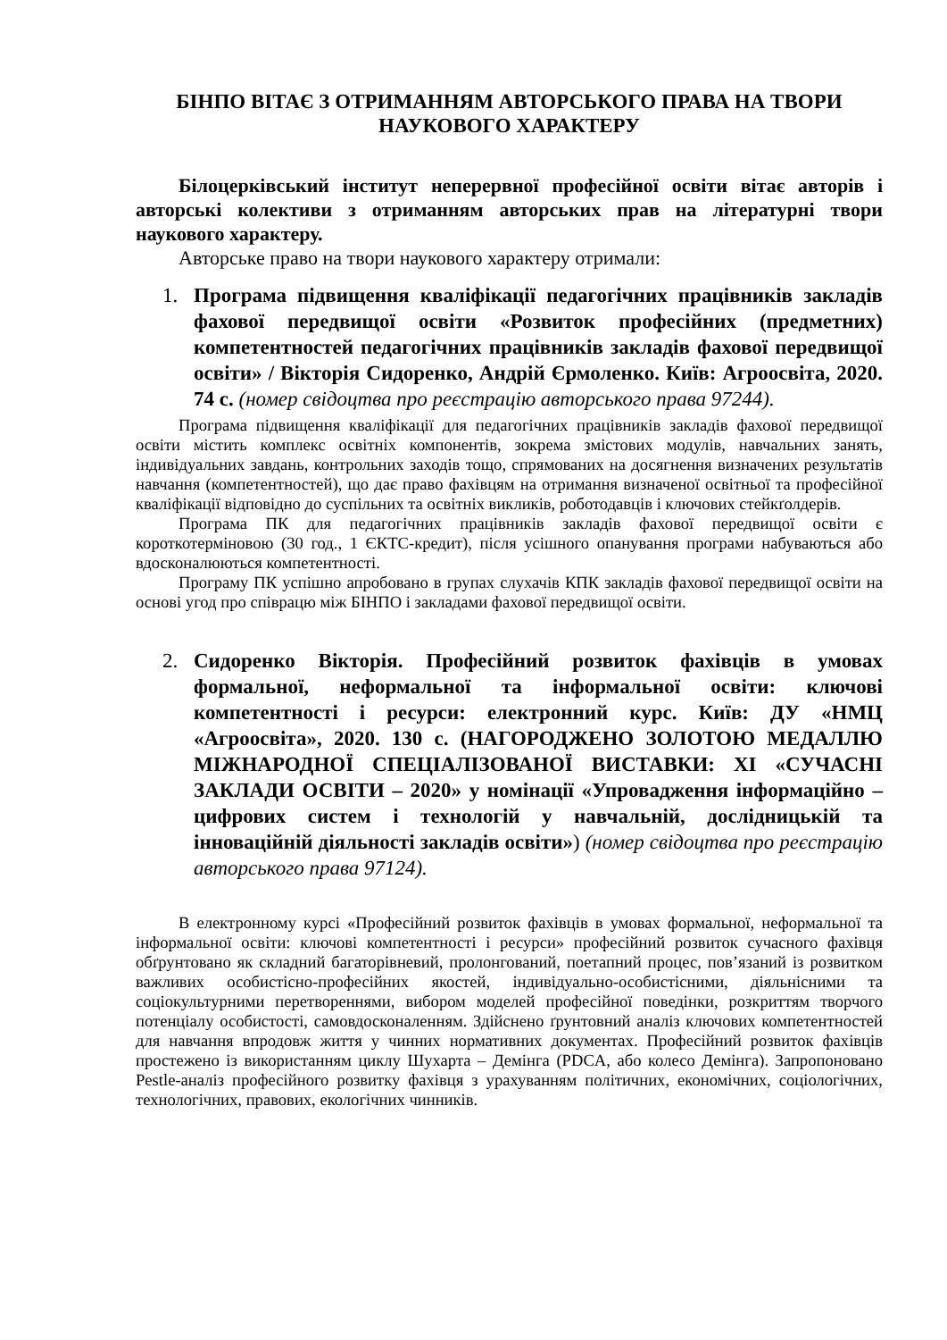БІНПО ВІТАЄ З ОТРИМАННЯМ АВТОРСЬКОГО ПРАВА НА ТВОРИ НАУКОВОГО ХАРАКТЕРУ
Білоцерківський інститут неперервної професійної освіти вітає авторів і авторські колективи з отриманням авторських прав на літературні твори наукового характеру.
Авторське право на твори наукового характеру отримали:
1. Програма підвищення кваліфікації педагогічних працівників закладів фахової передвищої освіти «Розвиток професійних (предметних) компетентностей педагогічних працівників закладів фахової передвищої освіти» / Вікторія Сидоренко, Андрій Єрмоленко. Київ: Агроосвіта, 2020. 74 с. (номер свідоцтва про реєстрацію авторського права 97244).
Програма підвищення кваліфікації для педагогічних працівників закладів фахової передвищої освіти містить комплекс освітніх компонентів, зокрема змістових модулів, навчальних занять, індивідуальних завдань, контрольних заходів тощо, спрямованих на досягнення визначених результатів навчання (компетентностей), що дає право фахівцям на отримання визначеної освітньої та професійної кваліфікації відповідно до суспільних та освітніх викликів, роботодавців і ключових стейкґолдерів.
Програма ПК для педагогічних працівників закладів фахової передвищої освіти є короткотерміновою (30 год., 1 ЄКТС-кредит), після усішного опанування програми набуваються або вдосконалюються компетентності.
Програму ПК успішно апробовано в групах слухачів КПК закладів фахової передвищої освіти на основі угод про співрацю між БІНПО і закладами фахової передвищої освіти.
2. Сидоренко Вікторія. Професійний розвиток фахівців в умовах формальної, неформальної та інформальної освіти: ключові компетентності і ресурси: електронний курс. Київ: ДУ «НМЦ «Агроосвіта», 2020. 130 с. (НАГОРОДЖЕНО ЗОЛОТОЮ МЕДАЛЛЮ МІЖНАРОДНОЇ СПЕЦІАЛІЗОВАНОЇ ВИСТАВКИ: ХІ «СУЧАСНІ ЗАКЛАДИ ОСВІТИ – 2020» у номінації «Упровадження інформаційно – цифрових систем і технологій у навчальній, дослідницькій та інноваційній діяльності закладів освіти») (номер свідоцтва про реєстрацію авторського права 97124).
В електронному курсі «Професійний розвиток фахівців в умовах формальної, неформальної та інформальної освіти: ключові компетентності і ресурси» професійний розвиток сучасного фахівця обґрунтовано як складний багаторівневий, пролонгований, поетапний процес, пов’язаний із розвитком важливих особистісно-професійних якостей, індивідуально-особистісними, діяльнісними та соціокультурними перетвореннями, вибором моделей професійної поведінки, розкриттям творчого потенціалу особистості, самовдосконаленням. Здійснено ґрунтовний аналіз ключових компетентностей для навчання впродовж життя у чинних нормативних документах. Професійний розвиток фахівців простежено із використанням циклу Шухарта – Демінга (PDCA, або колесо Демінга). Запропоновано Pestle-аналіз професійного розвитку фахівця з урахуванням політичних, економічних, соціологічних, технологічних, правових, екологічних чинників.